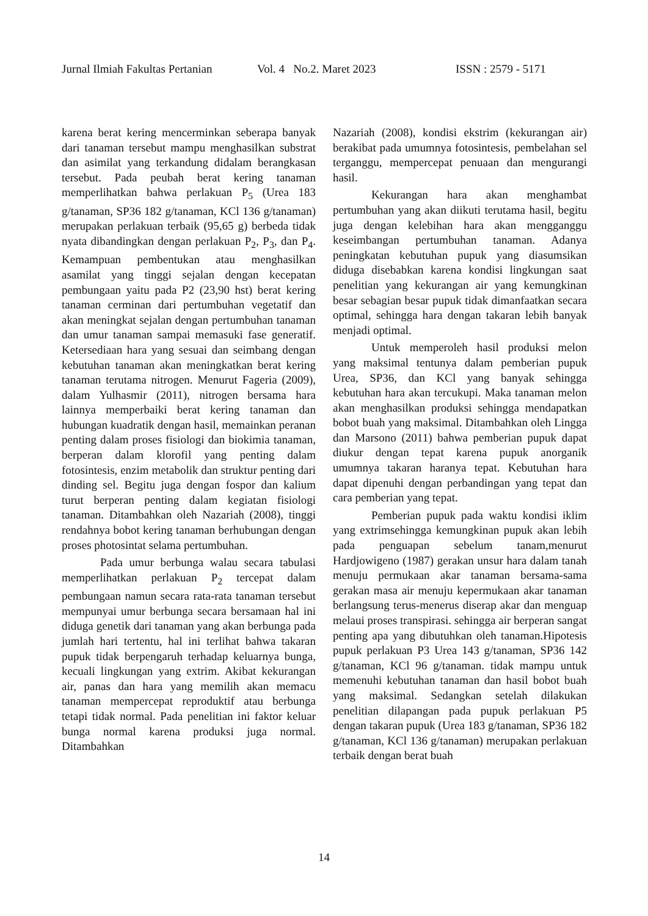Jurnal Ilmiah Fakultas Pertanian Vol. 4 No.2. Maret 2023 ISSN : 2579 - 5171
karena berat kering mencerminkan seberapa banyak dari tanaman tersebut mampu menghasilkan substrat dan asimilat yang terkandung didalam berangkasan tersebut. Pada peubah berat kering tanaman memperlihatkan bahwa perlakuan P<sub>5</sub> (Urea 183 g/tanaman, SP36 182 g/tanaman, KCl 136 g/tanaman) merupakan perlakuan terbaik (95,65 g) berbeda tidak nyata dibandingkan dengan perlakuan P<sub>2</sub>, P<sub>3</sub>, dan P<sub>4</sub>. Kemampuan pembentukan atau menghasilkan asamilat yang tinggi sejalan dengan kecepatan pembungaan yaitu pada P2 (23,90 hst) berat kering tanaman cerminan dari pertumbuhan vegetatif dan akan meningkat sejalan dengan pertumbuhan tanaman dan umur tanaman sampai memasuki fase generatif. Ketersediaan hara yang sesuai dan seimbang dengan kebutuhan tanaman akan meningkatkan berat kering tanaman terutama nitrogen. Menurut Fageria (2009), dalam Yulhasmir (2011), nitrogen bersama hara lainnya memperbaiki berat kering tanaman dan hubungan kuadratik dengan hasil, memainkan peranan penting dalam proses fisiologi dan biokimia tanaman, berperan dalam klorofil yang penting dalam fotosintesis, enzim metabolik dan struktur penting dari dinding sel. Begitu juga dengan fospor dan kalium turut berperan penting dalam kegiatan fisiologi tanaman. Ditambahkan oleh Nazariah (2008), tinggi rendahnya bobot kering tanaman berhubungan dengan proses photosintat selama pertumbuhan.
Pada umur berbunga walau secara tabulasi memperlihatkan perlakuan P<sub>2</sub> tercepat dalam pembungaan namun secara rata-rata tanaman tersebut mempunyai umur berbunga secara bersamaan hal ini diduga genetik dari tanaman yang akan berbunga pada jumlah hari tertentu, hal ini terlihat bahwa takaran pupuk tidak berpengaruh terhadap keluarnya bunga, kecuali lingkungan yang extrim. Akibat kekurangan air, panas dan hara yang memilih akan memacu tanaman mempercepat reproduktif atau berbunga tetapi tidak normal. Pada penelitian ini faktor keluar bunga normal karena produksi juga normal. Ditambahkan
Nazariah (2008), kondisi ekstrim (kekurangan air) berakibat pada umumnya fotosintesis, pembelahan sel terganggu, mempercepat penuaan dan mengurangi hasil.
Kekurangan hara akan menghambat pertumbuhan yang akan diikuti terutama hasil, begitu juga dengan kelebihan hara akan mengganggu keseimbangan pertumbuhan tanaman. Adanya peningkatan kebutuhan pupuk yang diasumsikan diduga disebabkan karena kondisi lingkungan saat penelitian yang kekurangan air yang kemungkinan besar sebagian besar pupuk tidak dimanfaatkan secara optimal, sehingga hara dengan takaran lebih banyak menjadi optimal.
Untuk memperoleh hasil produksi melon yang maksimal tentunya dalam pemberian pupuk Urea, SP36, dan KCl yang banyak sehingga kebutuhan hara akan tercukupi. Maka tanaman melon akan menghasilkan produksi sehingga mendapatkan bobot buah yang maksimal. Ditambahkan oleh Lingga dan Marsono (2011) bahwa pemberian pupuk dapat diukur dengan tepat karena pupuk anorganik umumnya takaran haranya tepat. Kebutuhan hara dapat dipenuhi dengan perbandingan yang tepat dan cara pemberian yang tepat.
Pemberian pupuk pada waktu kondisi iklim yang extrimsehingga kemungkinan pupuk akan lebih pada penguapan sebelum tanam,menurut Hardjowigeno (1987) gerakan unsur hara dalam tanah menuju permukaan akar tanaman bersama-sama gerakan masa air menuju kepermukaan akar tanaman berlangsung terus-menerus diserap akar dan menguap melaui proses transpirasi. sehingga air berperan sangat penting apa yang dibutuhkan oleh tanaman.Hipotesis pupuk perlakuan P3 Urea 143 g/tanaman, SP36 142 g/tanaman, KCl 96 g/tanaman. tidak mampu untuk memenuhi kebutuhan tanaman dan hasil bobot buah yang maksimal. Sedangkan setelah dilakukan penelitian dilapangan pada pupuk perlakuan P5 dengan takaran pupuk (Urea 183 g/tanaman, SP36 182 g/tanaman, KCl 136 g/tanaman) merupakan perlakuan terbaik dengan berat buah
14